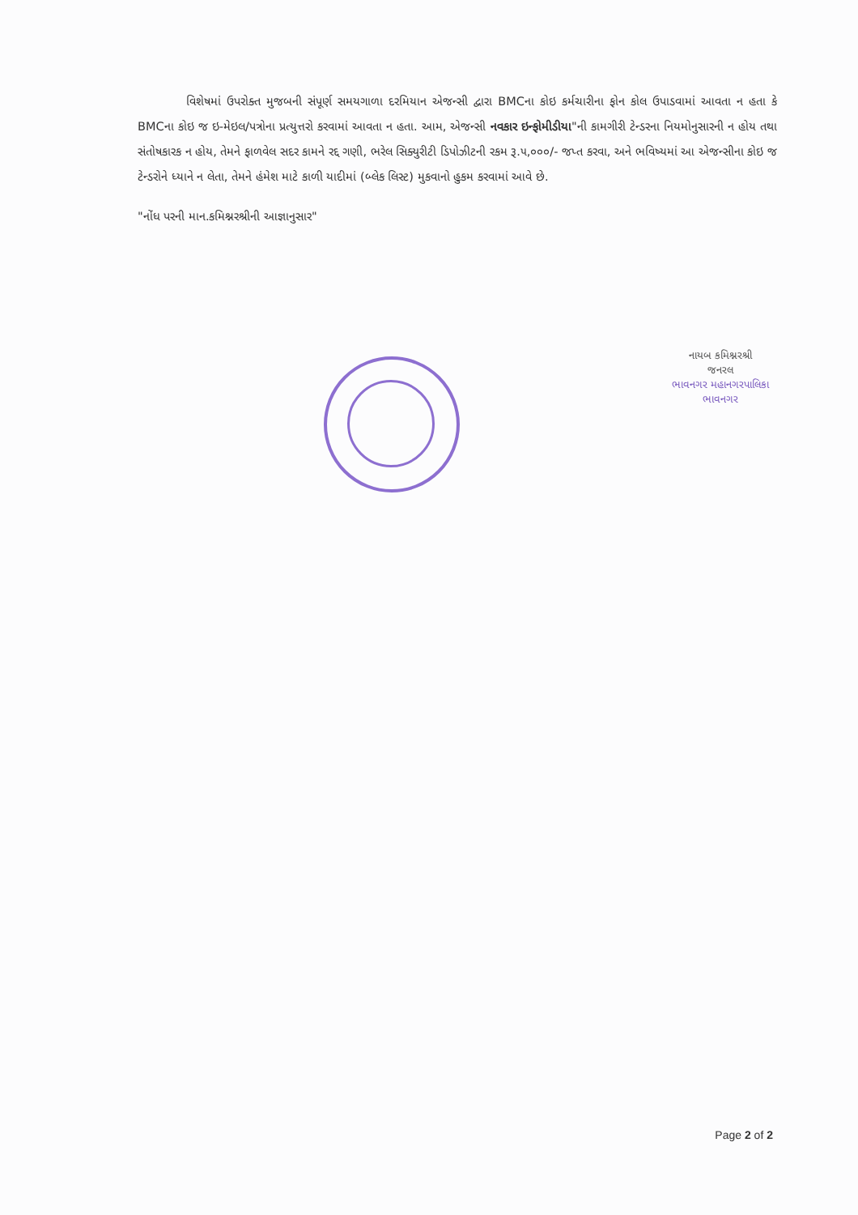વિશેષમાં ઉપરોક્ત મુજબની સંપૂર્ણ સમયગાળા દરમિયાન એજન્સી દ્વારા BMCના કોઇ કર્મચારીના ફોન કોલ ઉપાડવામાં આવતા ન હતા કે BMCના કોઇ જ ઇ-મેઇલ/પત્રોના પ્રત્યુત્તરો કરવામાં આવતા ન હતા. આમ, એજન્સી નવકાર ઇન્ફોમીડીયા"ની કામગીરી ટેન્ડરના નિયમોનુસારની ન હોય તથા સંતોષકારક ન હોય, તેમને ફાળવેલ સદર કામને રદ્દ ગણી, ભરેલ સિક્યુરીટી ડિપોઝીટની રકમ રૂ.૫,૦૦૦/- જપ્ત કરવા, અને ભવિષ્યમાં આ એજન્સીના કોઇ જ ટેન્ડરોને ધ્યાને ન લેતા, તેમને હંમેશ માટે કાળી યાદીમાં (બ્લેક લિસ્ટ) મુકવાનો હુકમ કરવામાં આવે છે.
"નોંધ પરની માન.કમિશ્નરશ્રીની આજ્ઞાનુસાર"
નાયબ કમિશ્નરશ્રી
જનરલ
ભાવનગર મહાનગરપાલિકા
ભાવનગર
Page 2 of 2